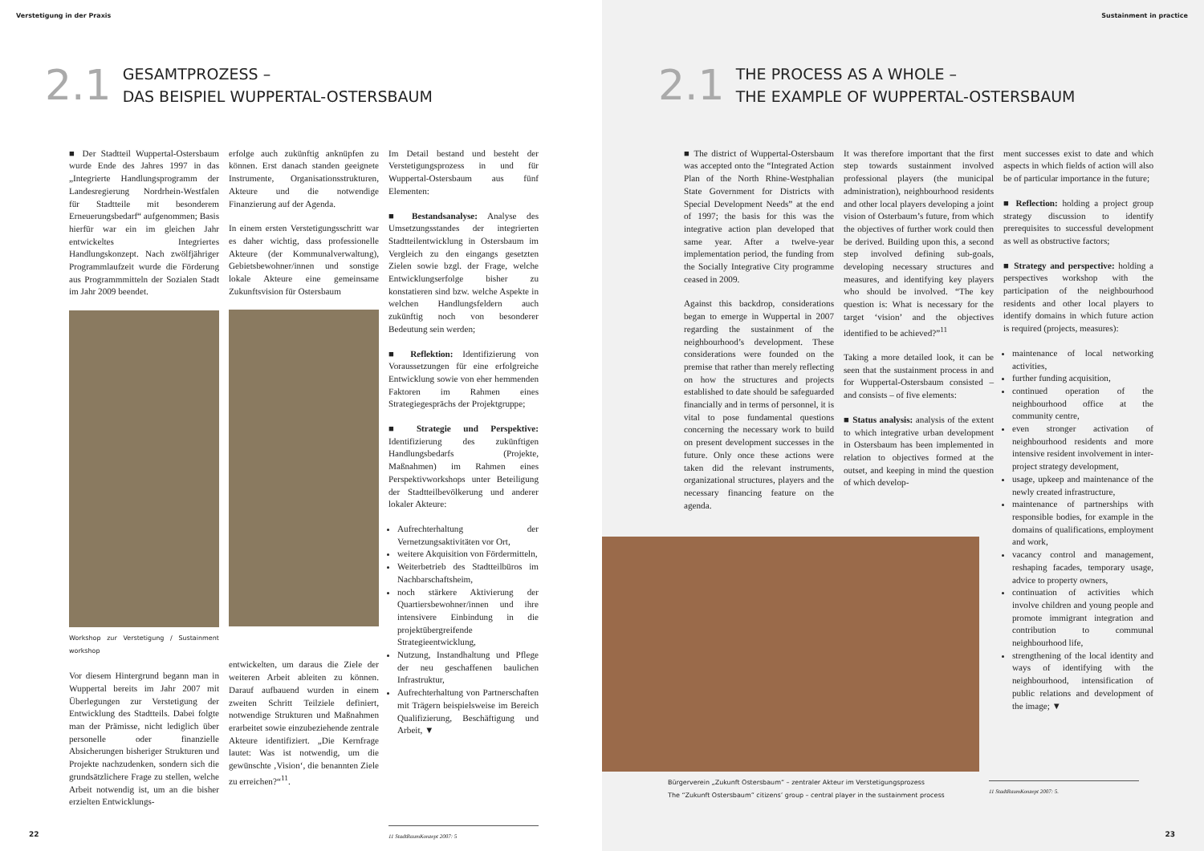Verstetigung in der Praxis
2.1 GESAMTPROZESS –
DAS BEISPIEL WUPPERTAL-OSTERSBAUM
■ Der Stadtteil Wuppertal-Ostersbaum wurde Ende des Jahres 1997 in das „Integrierte Handlungsprogramm der Landesregierung Nordrhein-Westfalen für Stadtteile mit besonderem Erneuerungsbedarf“ aufgenommen; Basis hierfür war ein im gleichen Jahr entwickeltes Integriertes Handlungskonzept. Nach zwölfjähriger Programmlaufzeit wurde die Förderung aus Programmmitteln der Sozialen Stadt im Jahr 2009 beendet.
Workshop zur Verstetigung / Sustainment workshop
Vor diesem Hintergrund begann man in Wuppertal bereits im Jahr 2007 mit Überlegungen zur Verstetigung der Entwicklung des Stadtteils. Dabei folgte man der Prämisse, nicht lediglich über personelle oder finanzielle Absicherungen bisheriger Strukturen und Projekte nachzudenken, sondern sich die grundsätzlichere Frage zu stellen, welche Arbeit notwendig ist, um an die bisher erzielten Entwicklungs-
erfolge auch zukünftig anknüpfen zu können. Erst danach standen geeignete Instrumente, Organisationsstrukturen, Akteure und die notwendige Finanzierung auf der Agenda.
In einem ersten Verstetigungsschritt war es daher wichtig, dass professionelle Akteure (der Kommunalverwaltung), Gebietsbewohner/innen und sonstige lokale Akteure eine gemeinsame Zukunftsvision für Ostersbaum
entwickelten, um daraus die Ziele der weiteren Arbeit ableiten zu können. Darauf aufbauend wurden in einem zweiten Schritt Teilziele definiert, notwendige Strukturen und Maßnahmen erarbeitet sowie einzubeziehende zentrale Akteure identifiziert. „Die Kernfrage lautet: Was ist notwendig, um die gewünschte ‚Vision‘, die benannten Ziele zu erreichen?“<sup>11</sup>.
Im Detail bestand und besteht der Verstetigungsprozess in und für Wuppertal-Ostersbaum aus fünf Elementen:
■ Bestandsanalyse: Analyse des Umsetzungsstandes der integrierten Stadtteilentwicklung in Ostersbaum im Vergleich zu den eingangs gesetzten Zielen sowie bzgl. der Frage, welche Entwicklungserfolge bisher zu konstatieren sind bzw. welche Aspekte in welchen Handlungsfeldern auch zukünftig noch von besonderer Bedeutung sein werden;
■ Reflektion: Identifizierung von Voraussetzungen für eine erfolgreiche Entwicklung sowie von eher hemmenden Faktoren im Rahmen eines Strategiegesprächs der Projektgruppe;
■ Strategie und Perspektive: Identifizierung des zukünftigen Handlungsbedarfs (Projekte, Maßnahmen) im Rahmen eines Perspektivworkshops unter Beteiligung der Stadtteilbevölkerung und anderer lokaler Akteure:
Aufrechterhaltung der Vernetzungsaktivitäten vor Ort,
weitere Akquisition von Fördermitteln,
Weiterbetrieb des Stadtteilbüros im Nachbarschaftsheim,
noch stärkere Aktivierung der Quartiersbewohner/innen und ihre intensivere Einbindung in die projektübergreifende Strategieentwicklung,
Nutzung, Instandhaltung und Pflege der neu geschaffenen baulichen Infrastruktur,
Aufrechterhaltung von Partnerschaften mit Trägern beispielsweise im Bereich Qualifizierung, Beschäftigung und Arbeit, ▼
11 StadtRaumKonzept 2007: 5
22
Sustainment in practice
2.1 THE PROCESS AS A WHOLE –
THE EXAMPLE OF WUPPERTAL-OSTERSBAUM
■ The district of Wuppertal-Ostersbaum was accepted onto the “Integrated Action Plan of the North Rhine-Westphalian State Government for Districts with Special Development Needs” at the end of 1997; the basis for this was the integrative action plan developed that same year. After a twelve-year implementation period, the funding from the Socially Integrative City programme ceased in 2009.
Against this backdrop, considerations began to emerge in Wuppertal in 2007 regarding the sustainment of the neighbourhood’s development. These considerations were founded on the premise that rather than merely reflecting on how the structures and projects established to date should be safeguarded financially and in terms of personnel, it is vital to pose fundamental questions concerning the necessary work to build on present development successes in the future. Only once these actions were taken did the relevant instruments, organizational structures, players and the necessary financing feature on the agenda.
It was therefore important that the first step towards sustainment involved professional players (the municipal administration), neighbourhood residents and other local players developing a joint vision of Osterbaum’s future, from which the objectives of further work could then be derived. Building upon this, a second step involved defining sub-goals, developing necessary structures and measures, and identifying key players who should be involved. “The key question is: What is necessary for the target ‘vision’ and the objectives identified to be achieved?”<sup>11</sup>
Taking a more detailed look, it can be seen that the sustainment process in and for Wuppertal-Ostersbaum consisted – and consists – of five elements:
■ Status analysis: analysis of the extent to which integrative urban development in Ostersbaum has been implemented in relation to objectives formed at the outset, and keeping in mind the question of which develop-
ment successes exist to date and which aspects in which fields of action will also be of particular importance in the future;
■ Reflection: holding a project group strategy discussion to identify prerequisites to successful development as well as obstructive factors;
■ Strategy and perspective: holding a perspectives workshop with the participation of the neighbourhood residents and other local players to identify domains in which future action is required (projects, measures):
maintenance of local networking activities,
further funding acquisition,
continued operation of the neighbourhood office at the community centre,
even stronger activation of neighbourhood residents and more intensive resident involvement in inter-project strategy development,
usage, upkeep and maintenance of the newly created infrastructure,
maintenance of partnerships with responsible bodies, for example in the domains of qualifications, employment and work,
vacancy control and management, reshaping facades, temporary usage, advice to property owners,
continuation of activities which involve children and young people and promote immigrant integration and contribution to communal neighbourhood life,
strengthening of the local identity and ways of identifying with the neighbourhood, intensification of public relations and development of the image; ▼
Bürgerverein „Zukunft Ostersbaum“ – zentraler Akteur im Verstetigungsprozess
The “Zukunft Ostersbaum” citizens’ group – central player in the sustainment process
11 StadtRaumKonzept 2007: 5.
23